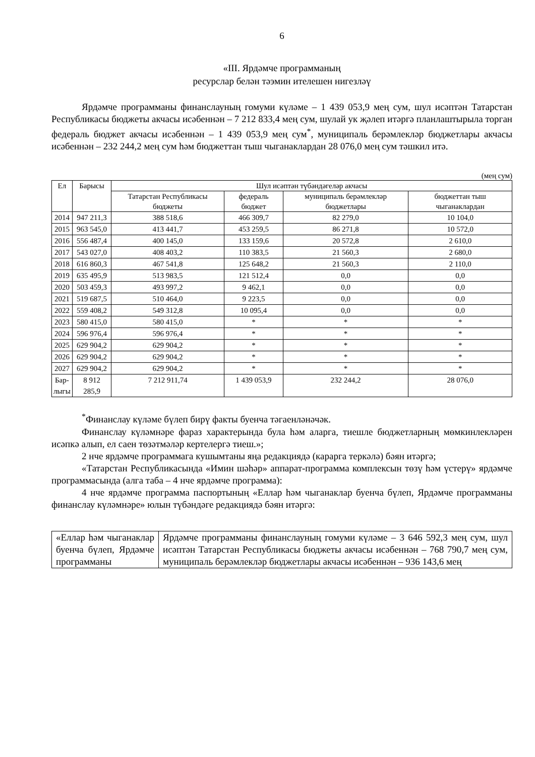6
«III. Ярдәмче программаның
ресурслар белән тәэмин ителешен нигезләү
Ярдәмче программаны финанслауның гомуми күләме – 1 439 053,9 мең сум, шул исәптән Татарстан Республикасы бюджеты акчасы исәбеннән – 7 212 833,4 мең сум, шулай ук җәлеп итәргә планлаштырыла торган федераль бюджет акчасы исәбеннән – 1 439 053,9 мең сум<sup>*</sup>, муниципаль берәмлекләр бюджетлары акчасы исәбеннән – 232 244,2 мең сум һәм бюджеттан тыш чыганаклардан 28 076,0 мең сум тәшкил итә.
(мең сум)
| Ел | Барысы | Шул исәптән түбәндәгеләр акчасы | | | |
| --- | --- | --- | --- | --- | --- |
| | | Татарстан Республикасы бюджеты | федераль бюджет | муниципаль берәмлекләр бюджетлары | бюджеттан тыш чыганаклардан |
| 2014 | 947 211,3 | 388 518,6 | 466 309,7 | 82 279,0 | 10 104,0 |
| 2015 | 963 545,0 | 413 441,7 | 453 259,5 | 86 271,8 | 10 572,0 |
| 2016 | 556 487,4 | 400 145,0 | 133 159,6 | 20 572,8 | 2 610,0 |
| 2017 | 543 027,0 | 408 403,2 | 110 383,5 | 21 560,3 | 2 680,0 |
| 2018 | 616 860,3 | 467 541,8 | 125 648,2 | 21 560,3 | 2 110,0 |
| 2019 | 635 495,9 | 513 983,5 | 121 512,4 | 0,0 | 0,0 |
| 2020 | 503 459,3 | 493 997,2 | 9 462,1 | 0,0 | 0,0 |
| 2021 | 519 687,5 | 510 464,0 | 9 223,5 | 0,0 | 0,0 |
| 2022 | 559 408,2 | 549 312,8 | 10 095,4 | 0,0 | 0,0 |
| 2023 | 580 415,0 | 580 415,0 | * | * | * |
| 2024 | 596 976,4 | 596 976,4 | * | * | * |
| 2025 | 629 904,2 | 629 904,2 | * | * | * |
| 2026 | 629 904,2 | 629 904,2 | * | * | * |
| 2027 | 629 904,2 | 629 904,2 | * | * | * |
| Бар- лыгы | 8 912 285,9 | 7 212 911,74 | 1 439 053,9 | 232 244,2 | 28 076,0 |
<sup>*</sup> Финанслау күләме бүлеп бирү факты буенча тәгаенләнәчәк.
Финанслау күләмнәре фараз характерында була һәм аларга, тиешле бюджетларның мөмкинлекләрен исәпкә алып, ел саен төзәтмәләр кертелергә тиеш.»;
2 нче ярдәмче программага кушымтаны яңа редакциядә (карарга теркәлә) бәян итәргә;
«Татарстан Республикасында «Имин шәһәр» аппарат-программа комплексын төзү һәм үстерү» ярдәмче программасында (алга таба – 4 нче ярдәмче программа):
4 нче ярдәмче программа паспортының «Еллар һәм чыганаклар буенча бүлеп, Ярдәмче программаны финанслау күләмнәре» юлын түбәндәге редакциядә бәян итәргә:
| «Еллар һәм чыганаклар буенча бүлеп, Ярдәмче программаны | Ярдәмче программаны финанслауның гомуми күләме – 3 646 592,3 мең сум, шул исәптән Татарстан Республикасы бюджеты акчасы исәбеннән – 768 790,7 мең сум, муниципаль берәмлекләр бюджетлары акчасы исәбеннән – 936 143,6 мең |